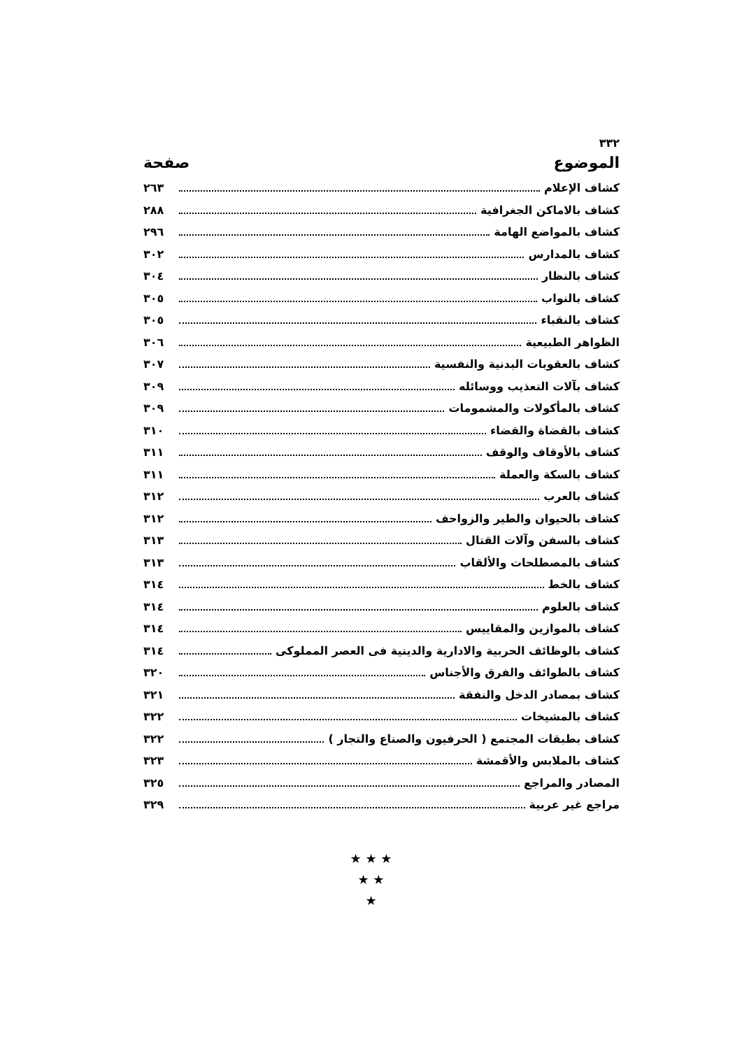٣٣٢
الموضوع صفحة
كشاف الإعلام ٢٦٣
كشاف بالاماكن الجغرافية ٢٨٨
كشاف بالمواضع الهامة ٢٩٦
كشاف بالمدارس ٣٠٢
كشاف بالنظار ٣٠٤
كشاف بالنواب ٣٠٥
كشاف بالنقباء ٣٠٥
الظواهر الطبيعية ٣٠٦
كشاف بالعقوبات البدنية والنفسية ٣٠٧
كشاف بآلات التعذيب ووسائله ٣٠٩
كشاف بالمأكولات والمشمومات ٣٠٩
كشاف بالقضاة والقضاء ٣١٠
كشاف بالأوقاف والوقف ٣١١
كشاف بالسكة والعملة ٣١١
كشاف بالعرب ٣١٢
كشاف بالحيوان والطير والزواحف ٣١٢
كشاف بالسفن وآلات القتال ٣١٣
كشاف بالمصطلحات والألقاب ٣١٣
كشاف بالخط ٣١٤
كشاف بالعلوم ٣١٤
كشاف بالموازين والمقاييس ٣١٤
كشاف بالوظائف الحربية والادارية والدينية فى العصر المملوكى ٣١٤
كشاف بالطوائف والفرق والأجناس ٣٢٠
كشاف بمصادر الدخل والنفقة ٣٢١
كشاف بالمشيخات ٣٢٢
كشاف بطبقات المجتمع ( الحرفيون والصناع والتجار ) ٣٢٢
كشاف بالملابس والأقمشة ٣٢٣
المصادر والمراجع ٣٢٥
مراجع غير عربية ٣٢٩
★ ★ ★
★ ★
★